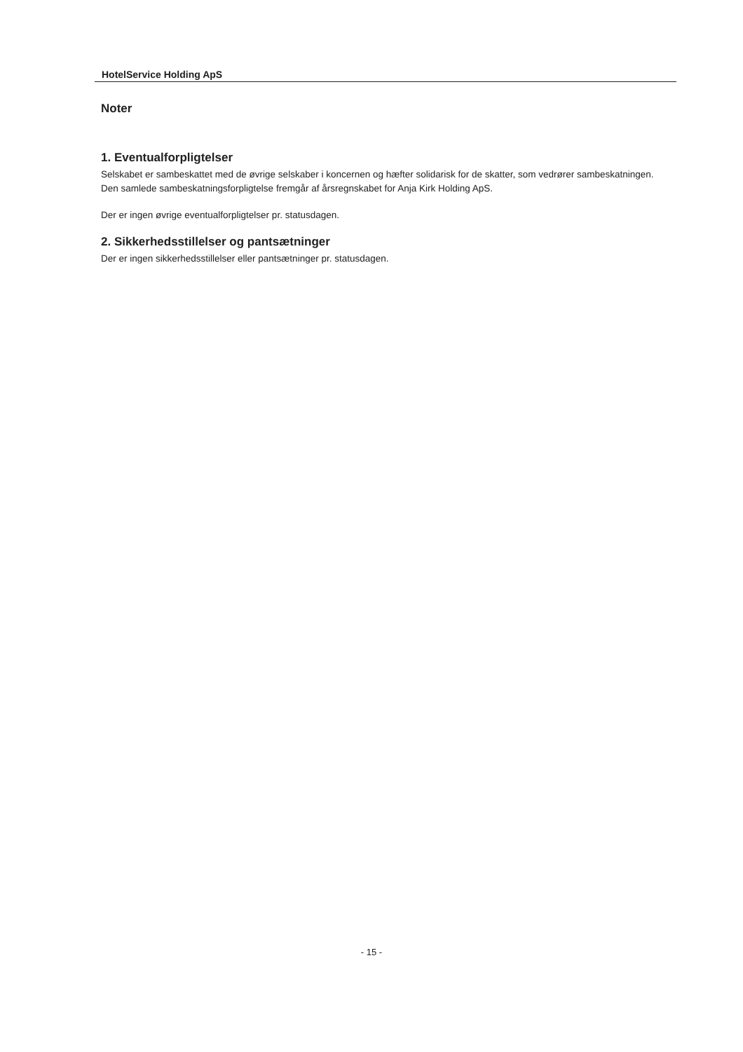HotelService Holding ApS
Noter
1. Eventualforpligtelser
Selskabet er sambeskattet med de øvrige selskaber i koncernen og hæfter solidarisk for de skatter, som vedrører sambeskatningen. Den samlede sambeskatningsforpligtelse fremgår af årsregnskabet for Anja Kirk Holding ApS.
Der er ingen øvrige eventualforpligtelser pr. statusdagen.
2. Sikkerhedsstillelser og pantsætninger
Der er ingen sikkerhedsstillelser eller pantsætninger pr. statusdagen.
- 15 -